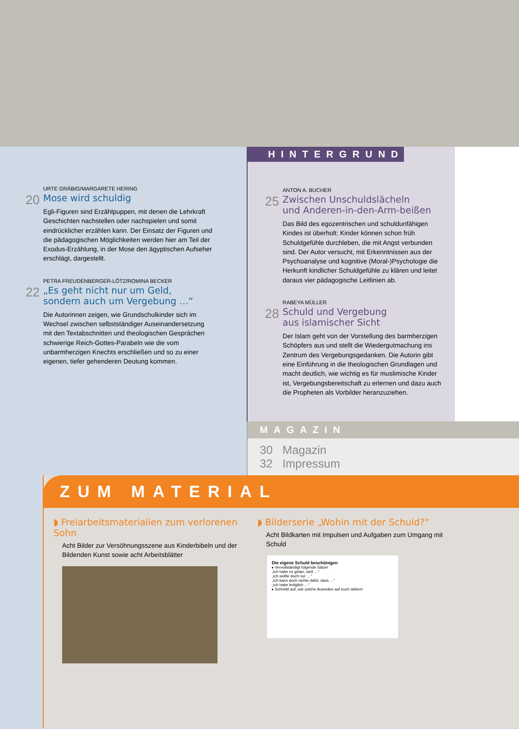20
URTE GRÄBIG/MARGARETE HERING
Mose wird schuldig
Egli-Figuren sind Erzählpuppen, mit denen die Lehrkraft Geschichten nachstellen oder nachspielen und somit eindrücklicher erzählen kann. Der Einsatz der Figuren und die pädagogischen Möglichkeiten werden hier am Teil der Exodus-Erzählung, in der Mose den ägyptischen Aufseher erschlägt, dargestellt.
22
PETRA FREUDENBERGER-LÖTZ/ROMINA BECKER
„Es geht nicht nur um Geld,
sondern auch um Vergebung …“
Die Autorinnen zeigen, wie Grundschulkinder sich im Wechsel zwischen selbstständiger Auseinandersetzung mit den Textabschnitten und theologischen Gesprächen schwierige Reich-Gottes-Parabeln wie die vom unbarmherzigen Knechts erschließen und so zu einer eigenen, tiefer gehenderen Deutung kommen.
HINTERGRUND
25
ANTON A. BUCHER
Zwischen Unschuldslächeln
und Anderen-in-den-Arm-beißen
Das Bild des egozentrischen und schuldunfähigen Kindes ist überholt: Kinder können schon früh Schuldgefühle durchleben, die mit Angst verbunden sind. Der Autor versucht, mit Erkenntnissen aus der Psychoanalyse und kognitive (Moral-)Psychologie die Herkunft kindlicher Schuldgefühle zu klären und leitet daraus vier pädagogische Leitlinien ab.
28
RABEYA MÜLLER
Schuld und Vergebung
aus islamischer Sicht
Der Islam geht von der Vorstellung des barmherzigen Schöpfers aus und stellt die Wiedergutmachung ins Zentrum des Vergebungsgedanken. Die Autorin gibt eine Einführung in die theologischen Grundlagen und macht deutlich, wie wichtig es für muslimische Kinder ist, Vergebungsbereitschaft zu erlernen und dazu auch die Propheten als Vorbilder heranzuziehen.
MAGAZIN
30 Magazin
32 Impressum
ZUM MATERIAL
◗ Freiarbeitsmaterialien zum verlorenen Sohn
Acht Bilder zur Versöhnungsszene aus Kinderbibeln und der Bildenden Kunst sowie acht Arbeitsblätter
◗ Bilderserie „Wohin mit der Schuld?“
Acht Bildkarten mit Impulsen und Aufgaben zum Umgang mit Schuld
Die eigene Schuld beschönigen
▸ Vervollständigt folgende Sätze!
„Ich habe es getan, weil …“
„Ich wollte doch nur …“
„Ich kann doch nichts dafür, dass …“
„Ich habe lediglich …“
▸ Schreibt auf, wie solche Ausreden auf euch wirken!